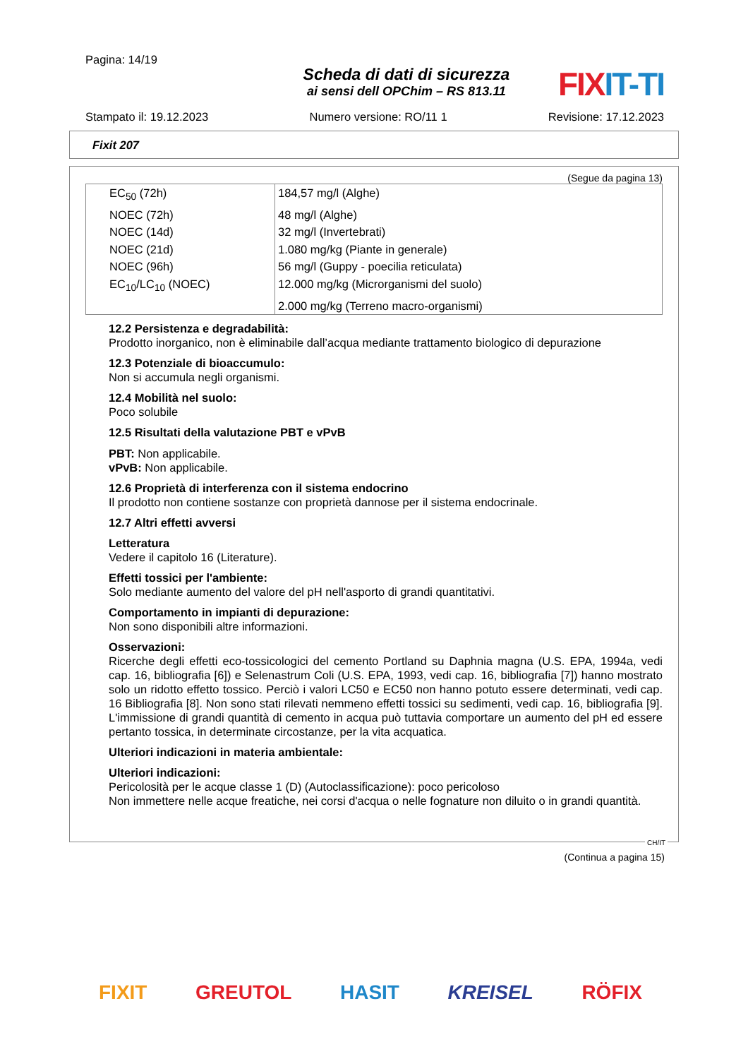Pagina: 14/19
Scheda di dati di sicurezza
ai sensi dell OPChim – RS 813.11
FIX IT-TI
Stampato il: 19.12.2023 Numero versione: RO/11 1 Revisione: 17.12.2023
Fixit 207
(Segue da pagina 13)
| EC<sub>50</sub> (72h) | 184,57 mg/l (Alghe) |
| NOEC (72h) | 48 mg/l (Alghe) |
| NOEC (14d) | 32 mg/l (Invertebrati) |
| NOEC (21d) | 1.080 mg/kg (Piante in generale) |
| NOEC (96h) | 56 mg/l (Guppy - poecilia reticulata) |
| EC<sub>10</sub>/LC<sub>10</sub> (NOEC) | 12.000 mg/kg (Microrganismi del suolo) |
| | 2.000 mg/kg (Terreno macro-organismi) |
12.2 Persistenza e degradabilità:
Prodotto inorganico, non è eliminabile dall’acqua mediante trattamento biologico di depurazione
12.3 Potenziale di bioaccumulo:
Non si accumula negli organismi.
12.4 Mobilità nel suolo:
Poco solubile
12.5 Risultati della valutazione PBT e vPvB
PBT: Non applicabile.
vPvB: Non applicabile.
12.6 Proprietà di interferenza con il sistema endocrino
Il prodotto non contiene sostanze con proprietà dannose per il sistema endocrinale.
12.7 Altri effetti avversi
Letteratura
Vedere il capitolo 16 (Literature).
Effetti tossici per l'ambiente:
Solo mediante aumento del valore del pH nell'asporto di grandi quantitativi.
Comportamento in impianti di depurazione:
Non sono disponibili altre informazioni.
Osservazioni:
Ricerche degli effetti eco-tossicologici del cemento Portland su Daphnia magna (U.S. EPA, 1994a, vedi cap. 16, bibliografia [6]) e Selenastrum Coli (U.S. EPA, 1993, vedi cap. 16, bibliografia [7]) hanno mostrato solo un ridotto effetto tossico. Perciò i valori LC50 e EC50 non hanno potuto essere determinati, vedi cap. 16 Bibliografia [8]. Non sono stati rilevati nemmeno effetti tossici su sedimenti, vedi cap. 16, bibliografia [9]. L'immissione di grandi quantità di cemento in acqua può tuttavia comportare un aumento del pH ed essere pertanto tossica, in determinate circostanze, per la vita acquatica.
Ulteriori indicazioni in materia ambientale:
Ulteriori indicazioni:
Pericolosità per le acque classe 1 (D) (Autoclassificazione): poco pericoloso
Non immettere nelle acque freatiche, nei corsi d'acqua o nelle fognature non diluito o in grandi quantità.
CH/IT
(Continua a pagina 15)
FIXIT GREUTOL HASIT KREISEL RÖFIX